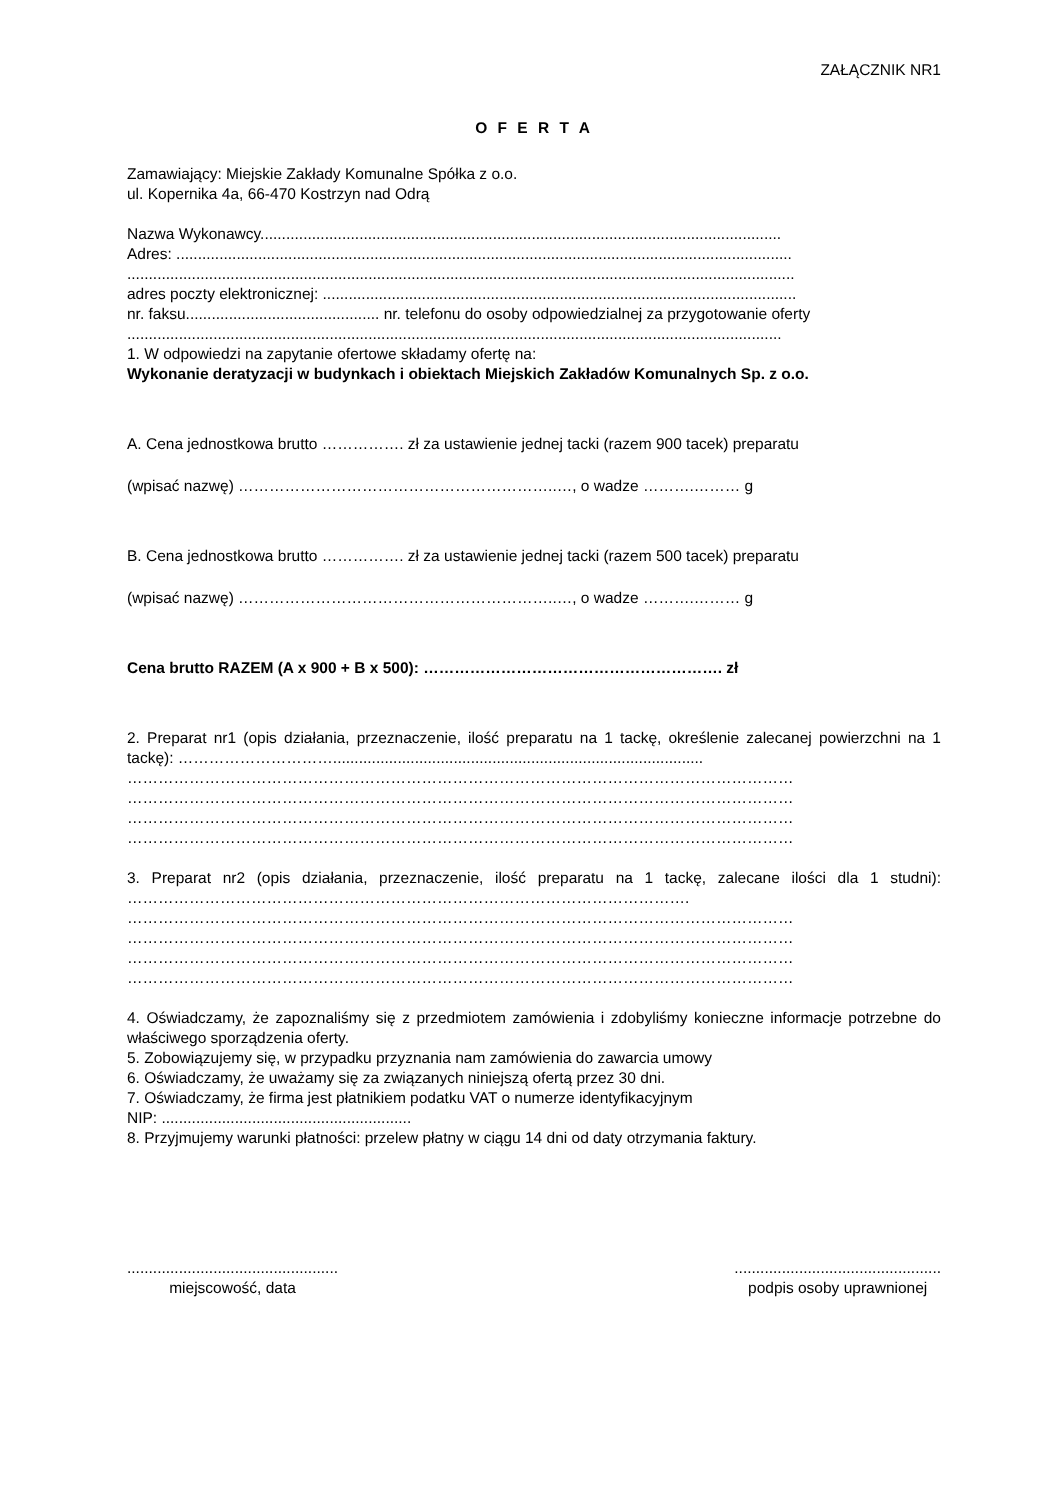ZAŁĄCZNIK NR1
O F E R T A
Zamawiający: Miejskie Zakłady Komunalne Spółka z o.o.
ul. Kopernika 4a, 66-470 Kostrzyn nad Odrą
Nazwa Wykonawcy.........................................................................................................................
Adres: ...............................................................................................................................................
...........................................................................................................................................................
adres poczty elektronicznej: ..............................................................................................................
nr. faksu............................................. nr. telefonu do osoby odpowiedzialnej za przygotowanie oferty
........................................................................................................................................................
1. W odpowiedzi na zapytanie ofertowe składamy ofertę na:
Wykonanie deratyzacji w budynkach i obiektach Miejskich Zakładów Komunalnych Sp. z o.o.
A. Cena jednostkowa brutto ……………. zł za ustawienie jednej tacki (razem 900 tacek) preparatu
(wpisać nazwę) ……………………………………………………..…, o wadze ……….……… g
B. Cena jednostkowa brutto ……………. zł za ustawienie jednej tacki (razem 500 tacek) preparatu
(wpisać nazwę) ……………………………………………………..…, o wadze ……….……… g
Cena brutto RAZEM (A x 900 + B x 500): …………………………………………………. zł
2. Preparat nr1 (opis działania, przeznaczenie, ilość preparatu na 1 tackę, określenie zalecanej powierzchni na 1 tackę): …………………………......................................................................................
…………………………………………………………………………………………………………………
…………………………………………………………………………………………………………………
…………………………………………………………………………………………………………………
…………………………………………………………………………………………………………………
3. Preparat nr2 (opis działania, przeznaczenie, ilość preparatu na 1 tackę, zalecane ilości dla 1 studni): ……………………………………………………………………………………………….
…………………………………………………………………………………………………………………
…………………………………………………………………………………………………………………
…………………………………………………………………………………………………………………
…………………………………………………………………………………………………………………
4. Oświadczamy, że zapoznaliśmy się z przedmiotem zamówienia i zdobyliśmy konieczne informacje potrzebne do właściwego sporządzenia oferty.
5. Zobowiązujemy się, w przypadku przyznania nam zamówienia do zawarcia umowy
6. Oświadczamy, że uważamy się za związanych niniejszą ofertą przez 30 dni.
7. Oświadczamy, że firma jest płatnikiem podatku VAT o numerze identyfikacyjnym
NIP: ..........................................................
8. Przyjmujemy warunki płatności: przelew płatny w ciągu 14 dni od daty otrzymania faktury.
.................................................
miejscowość, data
................................................
podpis osoby uprawnionej